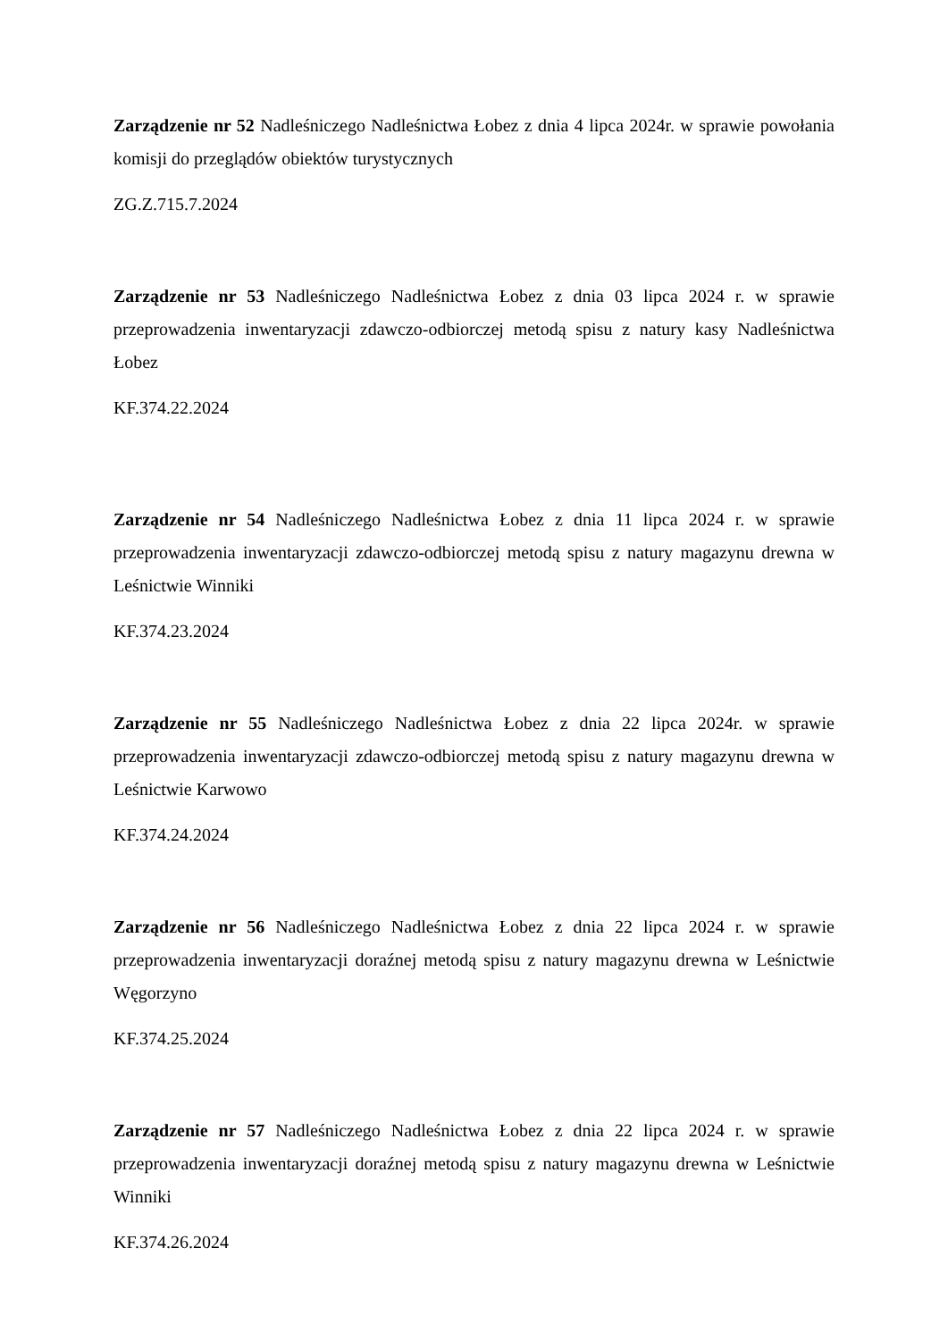Zarządzenie nr 52 Nadleśniczego Nadleśnictwa Łobez z dnia 4 lipca 2024r. w sprawie powołania komisji do przeglądów obiektów turystycznych
ZG.Z.715.7.2024
Zarządzenie nr 53 Nadleśniczego Nadleśnictwa Łobez z dnia 03 lipca 2024 r. w sprawie przeprowadzenia inwentaryzacji zdawczo-odbiorczej metodą spisu z natury kasy Nadleśnictwa Łobez
KF.374.22.2024
Zarządzenie nr 54 Nadleśniczego Nadleśnictwa Łobez z dnia 11 lipca 2024 r. w sprawie przeprowadzenia inwentaryzacji zdawczo-odbiorczej metodą spisu z natury magazynu drewna w Leśnictwie Winniki
KF.374.23.2024
Zarządzenie nr 55 Nadleśniczego Nadleśnictwa Łobez z dnia 22 lipca 2024r. w sprawie przeprowadzenia inwentaryzacji zdawczo-odbiorczej metodą spisu z natury magazynu drewna w Leśnictwie Karwowo
KF.374.24.2024
Zarządzenie nr 56 Nadleśniczego Nadleśnictwa Łobez z dnia 22 lipca 2024 r. w sprawie przeprowadzenia inwentaryzacji doraźnej metodą spisu z natury magazynu drewna w Leśnictwie Węgorzyno
KF.374.25.2024
Zarządzenie nr 57 Nadleśniczego Nadleśnictwa Łobez z dnia 22 lipca 2024 r. w sprawie przeprowadzenia inwentaryzacji doraźnej metodą spisu z natury magazynu drewna w Leśnictwie Winniki
KF.374.26.2024